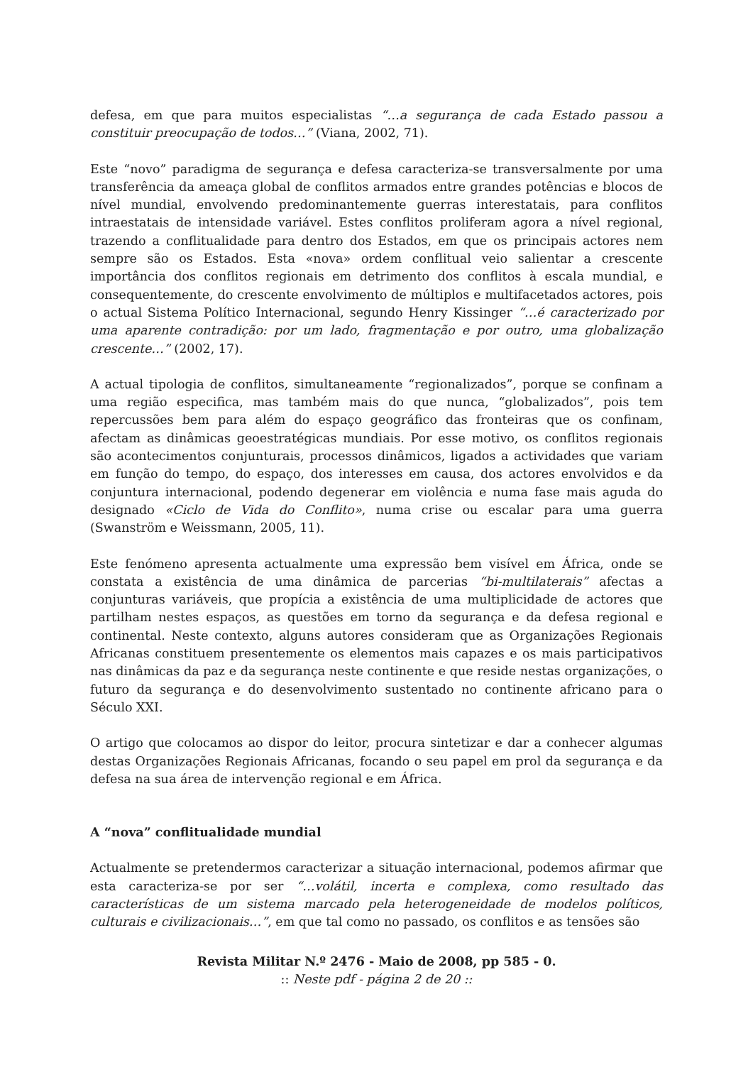defesa, em que para muitos especialistas “…a segurança de cada Estado passou a constituir preocupação de todos…” (Viana, 2002, 71).
Este “novo” paradigma de segurança e defesa caracteriza-se transversalmente por uma transferência da ameaça global de conflitos armados entre grandes potências e blocos de nível mundial, envolvendo predominantemente guerras interestatais, para conflitos intraestatais de intensidade variável. Estes conflitos proliferam agora a nível regional, trazendo a conflitualidade para dentro dos Estados, em que os principais actores nem sempre são os Estados. Esta «nova» ordem conflitual veio salientar a crescente importância dos conflitos regionais em detrimento dos conflitos à escala mundial, e consequentemente, do crescente envolvimento de múltiplos e multifacetados actores, pois o actual Sistema Político Internacional, segundo Henry Kissinger “…é caracterizado por uma aparente contradição: por um lado, fragmentação e por outro, uma globalização crescente…” (2002, 17).
A actual tipologia de conflitos, simultaneamente “regionalizados”, porque se confinam a uma região especifica, mas também mais do que nunca, “globalizados”, pois tem repercussões bem para além do espaço geográfico das fronteiras que os confinam, afectam as dinâmicas geoestratégicas mundiais. Por esse motivo, os conflitos regionais são acontecimentos conjunturais, processos dinâmicos, ligados a actividades que variam em função do tempo, do espaço, dos interesses em causa, dos actores envolvidos e da conjuntura internacional, podendo degenerar em violência e numa fase mais aguda do designado «Ciclo de Vida do Conflito», numa crise ou escalar para uma guerra (Swanström e Weissmann, 2005, 11).
Este fenómeno apresenta actualmente uma expressão bem visível em África, onde se constata a existência de uma dinâmica de parcerias “bi-multilaterais” afectas a conjunturas variáveis, que propícia a existência de uma multiplicidade de actores que partilham nestes espaços, as questões em torno da segurança e da defesa regional e continental. Neste contexto, alguns autores consideram que as Organizações Regionais Africanas constituem presentemente os elementos mais capazes e os mais participativos nas dinâmicas da paz e da segurança neste continente e que reside nestas organizações, o futuro da segurança e do desenvolvimento sustentado no continente africano para o Século XXI.
O artigo que colocamos ao dispor do leitor, procura sintetizar e dar a conhecer algumas destas Organizações Regionais Africanas, focando o seu papel em prol da segurança e da defesa na sua área de intervenção regional e em África.
A “nova” conflitualidade mundial
Actualmente se pretendermos caracterizar a situação internacional, podemos afirmar que esta caracteriza-se por ser “…volátil, incerta e complexa, como resultado das características de um sistema marcado pela heterogeneidade de modelos políticos, culturais e civilizacionais…”, em que tal como no passado, os conflitos e as tensões são
Revista Militar N.º 2476 - Maio de 2008, pp 585 - 0.
:: Neste pdf - página 2 de 20 ::